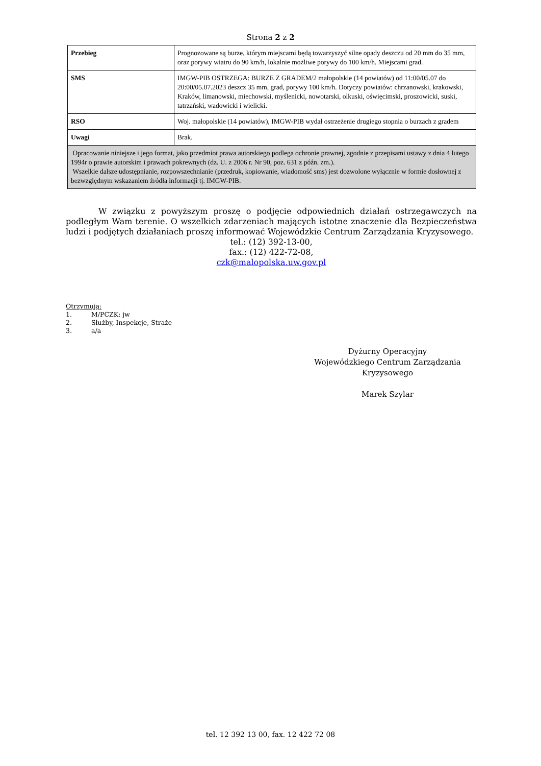Strona 2 z 2
| Przebieg | Prognozowane są burze, którym miejscami będą towarzyszyć silne opady deszczu od 20 mm do 35 mm, oraz porywy wiatru do 90 km/h, lokalnie możliwe porywy do 100 km/h. Miejscami grad. |
| SMS | IMGW-PIB OSTRZEGA: BURZE Z GRADEM/2 małopolskie (14 powiatów) od 11:00/05.07 do 20:00/05.07.2023 deszcz 35 mm, grad, porywy 100 km/h. Dotyczy powiatów: chrzanowski, krakowski, Kraków, limanowski, miechowski, myślenicki, nowotarski, olkuski, oświęcimski, proszowicki, suski, tatrzański, wadowicki i wielicki. |
| RSO | Woj. małopolskie (14 powiatów), IMGW-PIB wydał ostrzeżenie drugiego stopnia o burzach z gradem |
| Uwagi | Brak. |
| Opracowanie niniejsze i jego format, jako przedmiot prawa autorskiego podlega ochronie prawnej, zgodnie z przepisami ustawy z dnia 4 lutego 1994r o prawie autorskim i prawach pokrewnych (dz. U. z 2006 r. Nr 90, poz. 631 z późn. zm.). Wszelkie dalsze udostępnianie, rozpowszechnianie (przedruk, kopiowanie, wiadomość sms) jest dozwolone wyłącznie w formie dosłownej z bezwzględnym wskazaniem źródła informacji tj. IMGW-PIB. | |
W związku z powyższym proszę o podjęcie odpowiednich działań ostrzegawczych na podległym Wam terenie. O wszelkich zdarzeniach mających istotne znaczenie dla Bezpieczeństwa ludzi i podjętych działaniach proszę informować Wojewódzkie Centrum Zarządzania Kryzysowego.
tel.: (12) 392-13-00,
fax.: (12) 422-72-08,
czk@malopolska.uw.gov.pl
Otrzymują:
1. M/PCZK: jw
2. Służby, Inspekcje, Straże
3. a/a
Dyżurny Operacyjny
Wojewódzkiego Centrum Zarządzania
Kryzysowego
Marek Szylar
tel. 12 392 13 00, fax. 12 422 72 08